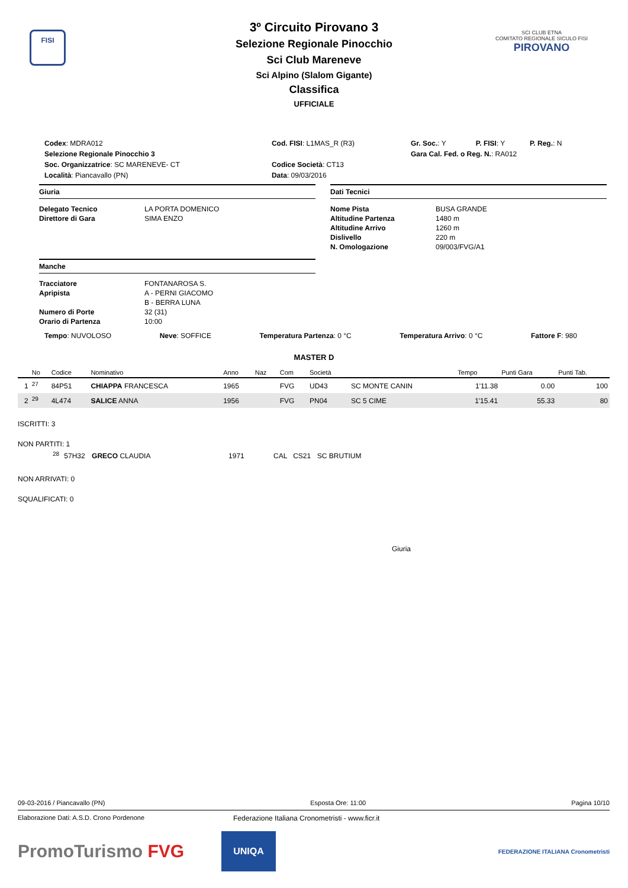FISI
SCI CLUB ETNA
COMITATO REGIONALE SICULO FISI
PIROVANO
3º Circuito Pirovano 3
Selezione Regionale Pinocchio
Sci Club Mareneve
Sci Alpino (Slalom Gigante)
Classifica
UFFICIALE
| Codex : MDRA012 | Cod. FISI : L1MAS_R (R3) | Gr. Soc. : Y | P. FISI : Y | P. Reg. : N |
| Selezione Regionale Pinocchio 3 | | Gara Cal. Fed. o Reg. N. : RA012 | | |
| Soc. Organizzatrice : SC MARENEVE- CT | Codice Società : CT13 | | | |
| Località : Piancavallo (PN) | Data : 09/03/2016 | | | |
Giuria
Delegato Tecnico LA PORTA DOMENICO Direttore di Gara SIMA ENZO
Manche
Tracciatore FONTANAROSA S. Apripista A - PERNI GIACOMO B - BERRA LUNA Numero di Porte 32 (31) Orario di Partenza 10:00
Dati Tecnici
Nome Pista BUSA GRANDE Altitudine Partenza 1480 m Altitudine Arrivo 1260 m Dislivello 220 m N. Omologazione 09/003/FVG/A1
Tempo: NUVOLOSO Neve: SOFFICE Temperatura Partenza: 0 °C Temperatura Arrivo: 0 °C Fattore F: 980
MASTER D
| | No | Codice | Nominativo | Anno | Naz | Com | Società | | Tempo | Punti Gara | Punti Tab. |
| --- | --- | --- | --- | --- | --- | --- | --- | --- | --- | --- | --- |
| 1 | <sup>27</sup> | 84P51 | CHIAPPA FRANCESCA | 1965 | | FVG | UD43 | SC MONTE CANIN | 1'11.38 | 0.00 | 100 |
| 2 | <sup>29</sup> | 4L474 | SALICE ANNA | 1956 | | FVG | PN04 | SC 5 CIME | 1'15.41 | 55.33 | 80 |
ISCRITTI: 3
NON PARTITI: 1
| | <sup>28</sup> | 57H32 | GRECO CLAUDIA | 1971 | CAL | CS21 | SC BRUTIUM | |
NON ARRIVATI: 0
SQUALIFICATI: 0
Giuria
09-03-2016 / Piancavallo (PN) Esposta Ore: 11:00 Pagina 10/10
Elaborazione Dati: A.S.D. Crono Pordenone Federazione Italiana Cronometristi - www.ficr.it
PromoTurismo FVG UNIQA FEDERAZIONE ITALIANA Cronometristi